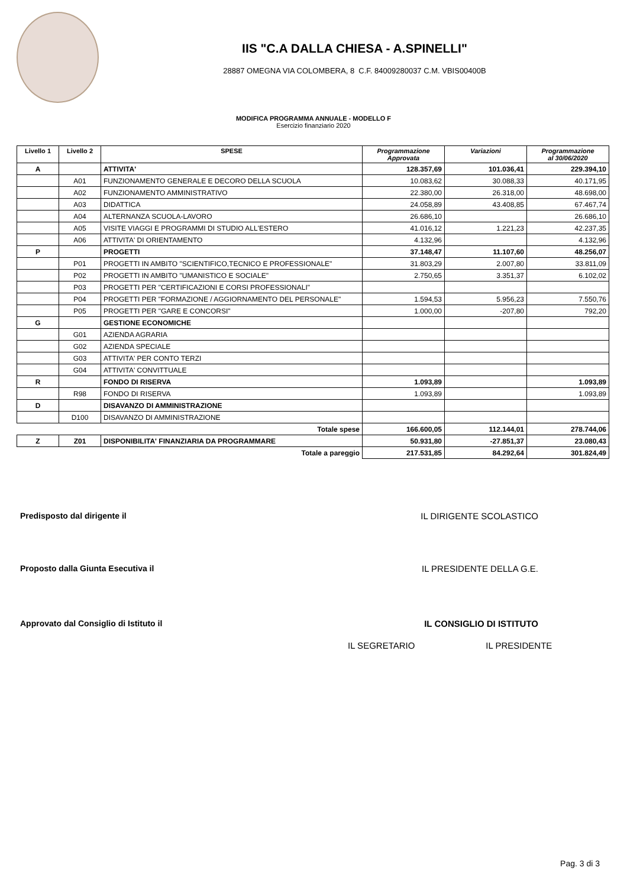IIS "C.A DALLA CHIESA - A.SPINELLI"
28887 OMEGNA VIA COLOMBERA, 8 C.F. 84009280037 C.M. VBIS00400B
MODIFICA PROGRAMMA ANNUALE - MODELLO F
Esercizio finanziario 2020
| Livello 1 | Livello 2 | SPESE | Programmazione Approvata | Variazioni | Programmazione al 30/06/2020 |
| --- | --- | --- | --- | --- | --- |
| A | | ATTIVITA' | 128.357,69 | 101.036,41 | 229.394,10 |
| | A01 | FUNZIONAMENTO GENERALE E DECORO DELLA SCUOLA | 10.083,62 | 30.088,33 | 40.171,95 |
| | A02 | FUNZIONAMENTO AMMINISTRATIVO | 22.380,00 | 26.318,00 | 48.698,00 |
| | A03 | DIDATTICA | 24.058,89 | 43.408,85 | 67.467,74 |
| | A04 | ALTERNANZA SCUOLA-LAVORO | 26.686,10 | | 26.686,10 |
| | A05 | VISITE VIAGGI E PROGRAMMI DI STUDIO ALL'ESTERO | 41.016,12 | 1.221,23 | 42.237,35 |
| | A06 | ATTIVITA' DI ORIENTAMENTO | 4.132,96 | | 4.132,96 |
| P | | PROGETTI | 37.148,47 | 11.107,60 | 48.256,07 |
| | P01 | PROGETTI IN AMBITO "SCIENTIFICO,TECNICO E PROFESSIONALE" | 31.803,29 | 2.007,80 | 33.811,09 |
| | P02 | PROGETTI IN AMBITO "UMANISTICO E SOCIALE" | 2.750,65 | 3.351,37 | 6.102,02 |
| | P03 | PROGETTI PER "CERTIFICAZIONI E CORSI PROFESSIONALI" | | | |
| | P04 | PROGETTI PER "FORMAZIONE / AGGIORNAMENTO DEL PERSONALE" | 1.594,53 | 5.956,23 | 7.550,76 |
| | P05 | PROGETTI PER "GARE E CONCORSI" | 1.000,00 | -207,80 | 792,20 |
| G | | GESTIONE ECONOMICHE | | | |
| | G01 | AZIENDA AGRARIA | | | |
| | G02 | AZIENDA SPECIALE | | | |
| | G03 | ATTIVITA' PER CONTO TERZI | | | |
| | G04 | ATTIVITA' CONVITTUALE | | | |
| R | | FONDO DI RISERVA | 1.093,89 | | 1.093,89 |
| | R98 | FONDO DI RISERVA | 1.093,89 | | 1.093,89 |
| D | | DISAVANZO DI AMMINISTRAZIONE | | | |
| | D100 | DISAVANZO DI AMMINISTRAZIONE | | | |
| | | Totale spese | 166.600,05 | 112.144,01 | 278.744,06 |
| Z | Z01 | DISPONIBILITA' FINANZIARIA DA PROGRAMMARE | 50.931,80 | -27.851,37 | 23.080,43 |
| | | Totale a pareggio | 217.531,85 | 84.292,64 | 301.824,49 |
Predisposto dal dirigente il IL DIRIGENTE SCOLASTICO
Proposto dalla Giunta Esecutiva il IL PRESIDENTE DELLA G.E.
Approvato dal Consiglio di Istituto il IL CONSIGLIO DI ISTITUTO
IL SEGRETARIO IL PRESIDENTE
Pag. 3 di 3